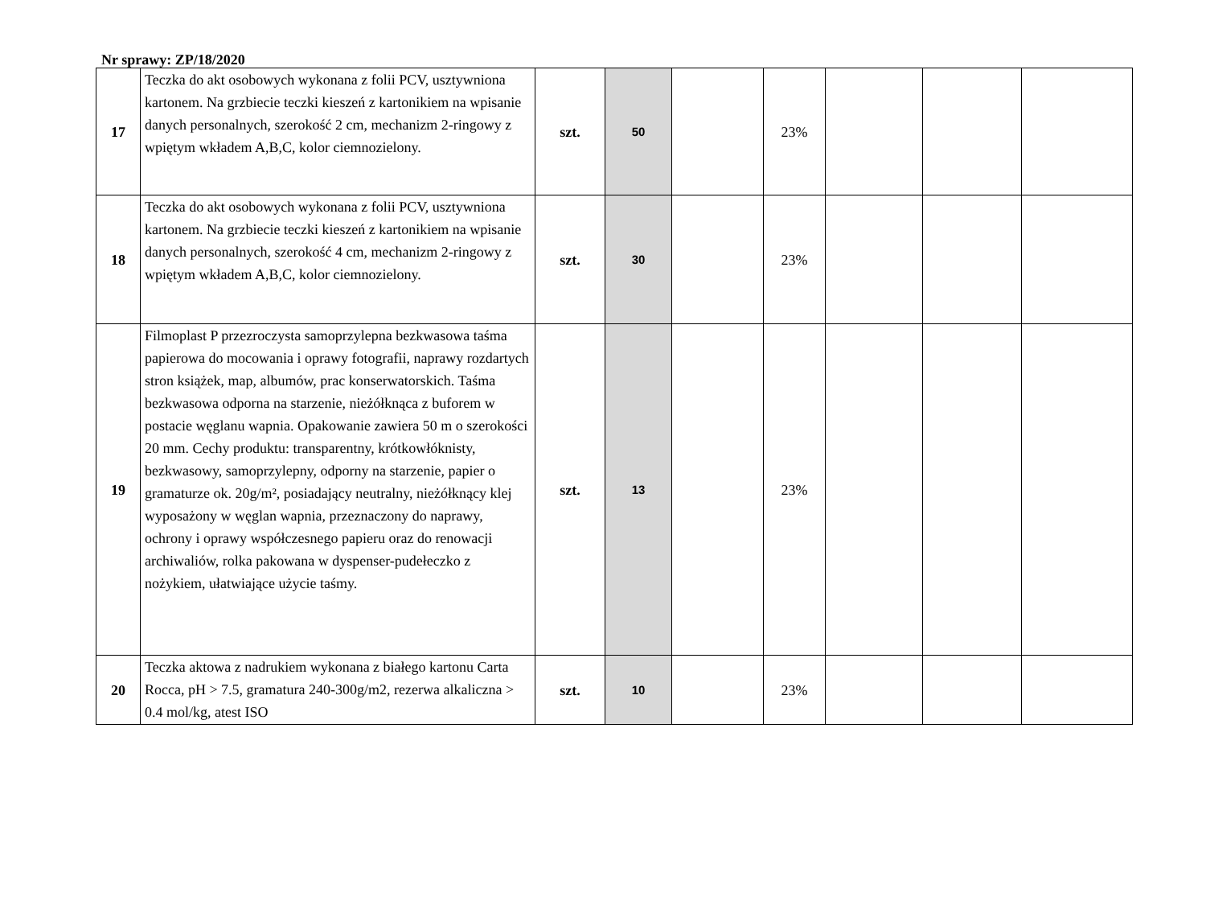Nr sprawy: ZP/18/2020
| 17 | Teczka do akt osobowych wykonana z folii PCV, usztywniona kartonem. Na grzbiecie teczki kieszeń z kartonikiem na wpisanie danych personalnych, szerokość 2 cm, mechanizm 2-ringowy z wpiętym wkładem A,B,C, kolor ciemnozielony. | szt. | 50 | | 23% | | | |
| 18 | Teczka do akt osobowych wykonana z folii PCV, usztywniona kartonem. Na grzbiecie teczki kieszeń z kartonikiem na wpisanie danych personalnych, szerokość 4 cm, mechanizm 2-ringowy z wpiętym wkładem A,B,C, kolor ciemnozielony. | szt. | 30 | | 23% | | | |
| 19 | Filmoplast P przezroczysta samoprzylepna bezkwasowa taśma papierowa do mocowania i oprawy fotografii, naprawy rozdartych stron książek, map, albumów, prac konserwatorskich. Taśma bezkwasowa odporna na starzenie, nieżółknąca z buforem w postacie węglanu wapnia. Opakowanie zawiera 50 m o szerokości 20 mm. Cechy produktu: transparentny, krótkowłóknisty, bezkwasowy, samoprzylepny, odporny na starzenie, papier o gramaturze ok. 20g/m², posiadający neutralny, nieżółknący klej wyposażony w węglan wapnia, przeznaczony do naprawy, ochrony i oprawy współczesnego papieru oraz do renowacji archiwaliów, rolka pakowana w dyspenser-pudełeczko z nożykiem, ułatwiające użycie taśmy. | szt. | 13 | | 23% | | | |
| 20 | Teczka aktowa z nadrukiem wykonana z białego kartonu Carta Rocca, pH > 7.5, gramatura 240-300g/m2, rezerwa alkaliczna > 0.4 mol/kg, atest ISO | szt. | 10 | | 23% | | | |